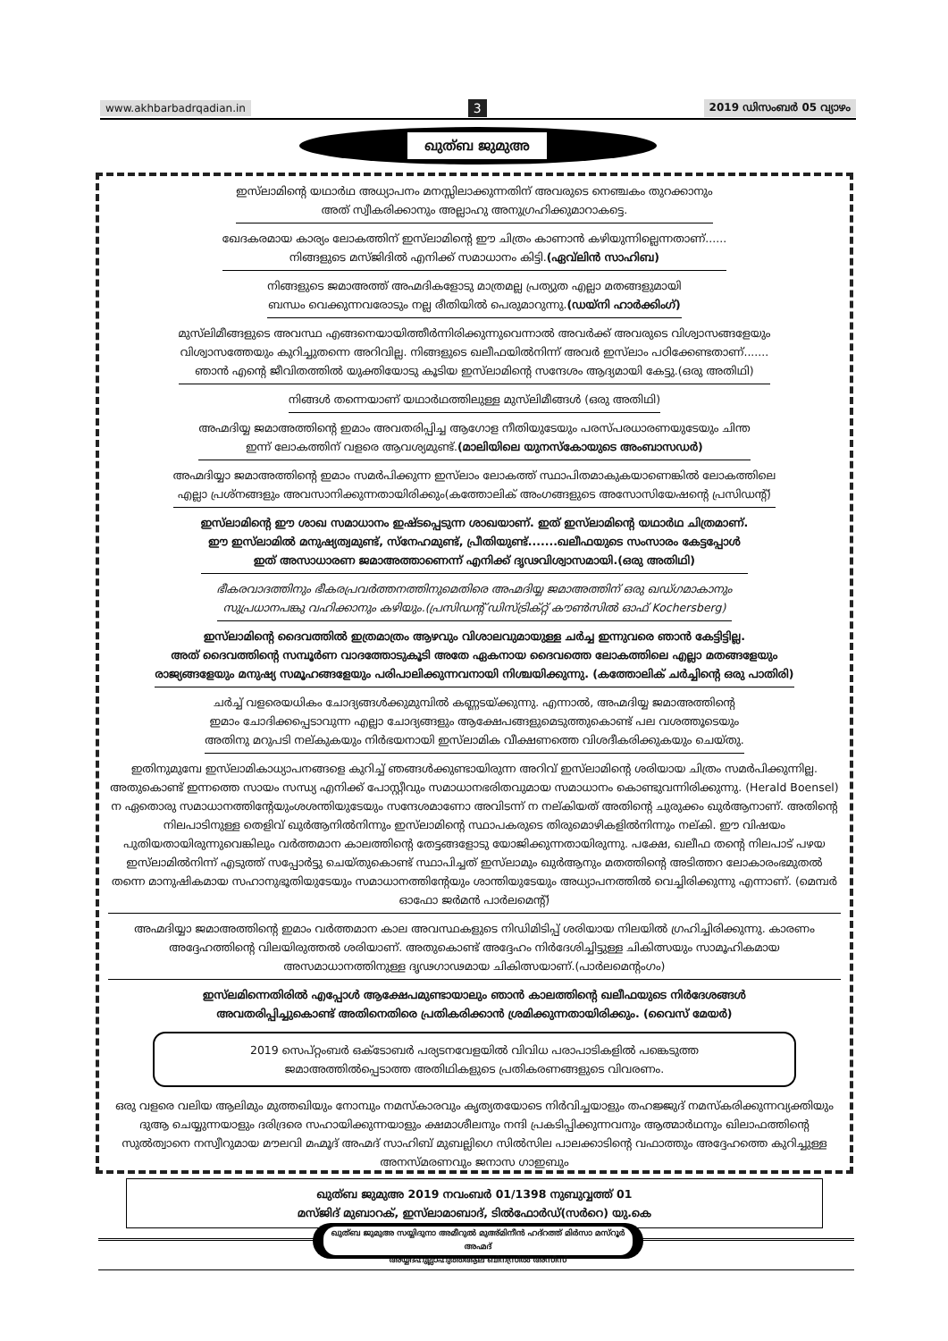www.akhbarbadrqadian.in 3 2019 ഡിസംബർ 05 വ്യാഴം
ഖുത്ബ ജുമുഅ
ഇസ്‌ലാമിന്റെ യഥാർഥ അധ്യാപനം മനസ്സിലാക്കുന്നതിന് അവരുടെ നെഞ്ചകം തുറക്കാനും
അത് സ്വീകരിക്കാനും അല്ലാഹു അനുഗ്രഹിക്കുമാറാകട്ടെ.
ഖേദകരമായ കാര്യം ലോകത്തിന് ഇസ്‌ലാമിന്റെ ഈ ചിത്രം കാണാൻ കഴിയുന്നില്ലെന്നതാണ്......
നിങ്ങളുടെ മസ്ജിദിൽ എനിക്ക് സമാധാനം കിട്ടി.(ഏവ്‌ലിൻ സാഹിബ)
നിങ്ങളുടെ ജമാഅത്ത് അഹ്മദികളോടു മാത്രമല്ല പ്രത്യുത എല്ലാ മതങ്ങളുമായി
ബന്ധം വെക്കുന്നവരോടും നല്ല രീതിയിൽ പെരുമാറുന്നു.(ഡയ്നി ഹാർക്കിംഗ്)
മുസ്‌ലിമീങ്ങളുടെ അവസ്ഥ എങ്ങനെയായിത്തീർന്നിരിക്കുന്നുവെന്നാൽ അവർക്ക് അവരുടെ വിശ്വാസങ്ങളേയും
വിശ്വാസത്തേയും കുറിച്ചുതന്നെ അറിവില്ല. നിങ്ങളുടെ ഖലീഫയിൽനിന്ന് അവർ ഇസ്‌ലാം പഠിക്കേണ്ടതാണ്.......
ഞാൻ എന്റെ ജീവിതത്തിൽ യുക്തിയോടു കൂടിയ ഇസ്‌ലാമിന്റെ സന്ദേശം ആദ്യമായി കേട്ടു.(ഒരു അതിഥി)
നിങ്ങൾ തന്നെയാണ് യഥാർഥത്തിലുള്ള മുസ്‌ലിമീങ്ങൾ (ഒരു അതിഥി)
അഹ്മദിയ്യ ജമാഅത്തിന്റെ ഇമാം അവതരിപ്പിച്ച ആഗോള നീതിയുടേയും പരസ്പരധാരണയുടേയും ചിന്ത
ഇന്ന് ലോകത്തിന് വളരെ ആവശ്യമുണ്ട്.(മാലിയിലെ യുനസ്കോയുടെ അംബാസഡർ)
അഹ്മദിയ്യാ ജമാഅത്തിന്റെ ഇമാം സമർപിക്കുന്ന ഇസ്‌ലാം ലോകത്ത് സ്ഥാപിതമാകുകയാണെങ്കിൽ ലോകത്തിലെ
എല്ലാ പ്രശ്നങ്ങളും അവസാനിക്കുന്നതായിരിക്കും(കത്തോലിക് അംഗങ്ങളുടെ അസോസിയേഷന്റെ പ്രസിഡന്റ്)
ഇസ്‌ലാമിന്റെ ഈ ശാഖ സമാധാനം ഇഷ്ടപ്പെടുന്ന ശാഖയാണ്. ഇത് ഇസ്‌ലാമിന്റെ യഥാർഥ ചിത്രമാണ്.
ഈ ഇസ്‌ലാമിൽ മനുഷ്യത്വമുണ്ട്, സ്നേഹമുണ്ട്, പ്രീതിയുണ്ട്.......ഖലീഫയുടെ സംസാരം കേട്ടപ്പോൾ
ഇത് അസാധാരണ ജമാഅത്താണെന്ന് എനിക്ക് ദൃഢവിശ്വാസമായി.(ഒരു അതിഥി)
ഭീകരവാദത്തിനും ഭീകരപ്രവർത്തനത്തിനുമെതിരെ അഹ്മദിയ്യ ജമാഅത്തിന് ഒരു ഖഡ്ഗമാകാനും
സുപ്രധാനപങ്കു വഹിക്കാനും കഴിയും.(പ്രസിഡന്റ് ഡിസ്ട്രിക്റ്റ് കൗൺസിൽ ഓഫ് Kochersberg)
ഇസ്‌ലാമിന്റെ ദൈവത്തിൽ ഇത്രമാത്രം ആഴവും വിശാലവുമായുള്ള ചർച്ച ഇന്നുവരെ ഞാൻ കേട്ടിട്ടില്ല.
അത് ദൈവത്തിന്റെ സമ്പൂർണ വാദത്തോടുകൂടി അതേ ഏകനായ ദൈവത്തെ ലോകത്തിലെ എല്ലാ മതങ്ങളേയും
രാജ്യങ്ങളേയും മനുഷ്യ സമൂഹങ്ങളേയും പരിപാലിക്കുന്നവനായി നിശ്ചയിക്കുന്നു. (കത്തോലിക് ചർച്ചിന്റെ ഒരു പാതിരി)
ചർച്ച് വളരെയധികം ചോദ്യങ്ങൾക്കുമുമ്പിൽ കണ്ണടയ്ക്കുന്നു. എന്നാൽ, അഹ്മദിയ്യ ജമാഅത്തിന്റെ
ഇമാം ചോദിക്കപ്പെടാവുന്ന എല്ലാ ചോദ്യങ്ങളും ആക്ഷേപങ്ങളുമെടുത്തുകൊണ്ട് പല വശത്തൂടെയും
അതിനു മറുപടി നല്കുകയും നിർഭയനായി ഇസ്‌ലാമിക വീക്ഷണത്തെ വിശദീകരിക്കുകയും ചെയ്തു.
ഇതിനുമുമ്പേ ഇസ്‌ലാമികാധ്യാപനങ്ങളെ കുറിച്ച് ഞങ്ങൾക്കുണ്ടായിരുന്ന അറിവ് ഇസ്‌ലാമിന്റെ ശരിയായ ചിത്രം സമർപിക്കുന്നില്ല. അതുകൊണ്ട് ഇന്നത്തെ സായം സന്ധ്യ എനിക്ക് പോസ്റ്റീവും സമാധാനഭരിതവുമായ സമാധാനം കൊണ്ടുവന്നിരിക്കുന്നു. (Herald Boensel) ന ഏതൊരു സമാധാനത്തിന്റേയുംശശന്തിയുടേയും സന്ദേശമാണോ അവിടന്ന് ന നല്കിയത് അതിന്റെ ചുരുക്കം ഖുർആനാണ്. അതിന്റെ നിലപാടിനുള്ള തെളിവ് ഖുർആനിൽനിന്നും ഇസ്‌ലാമിന്റെ സ്ഥാപകരുടെ തിരുമൊഴികളിൽനിന്നും നല്കി. ഈ വിഷയം പുതിയതായിരുന്നുവെങ്കിലും വർത്തമാന കാലത്തിന്റെ തേട്ടങ്ങളോടു യോജിക്കുന്നതായിരുന്നു. പക്ഷേ, ഖലീഫ തന്റെ നിലപാട് പഴയ ഇസ്‌ലാമിൽനിന്ന് എടുത്ത് സപ്പോർട്ടു ചെയ്തുകൊണ്ട് സ്ഥാപിച്ചത് ഇസ്‌ലാമും ഖുർആനും മതത്തിന്റെ അടിത്തറ ലോകാരംഭമുതൽ തന്നെ മാനുഷികമായ സഹാനുഭൂതിയുടേയും സമാധാനത്തിന്റേയും ശാന്തിയുടേയും അധ്യാപനത്തിൽ വെച്ചിരിക്കുന്നു എന്നാണ്. (മെമ്പർ ഓഫോ ജർമൻ പാർലമെന്റ്)
അഹ്മദിയ്യാ ജമാഅത്തിന്റെ ഇമാം വർത്തമാന കാല അവസ്ഥകളുടെ നിഡിമിടിപ്പ് ശരിയായ നിലയിൽ ഗ്രഹിച്ചിരിക്കുന്നു. കാരണം അദ്ദേഹത്തിന്റെ വിലയിരുത്തൽ ശരിയാണ്. അതുകൊണ്ട് അദ്ദേഹം നിർദേശിച്ചിട്ടുള്ള ചികിത്സയും സാമൂഹികമായ അസമാധാനത്തിനുള്ള ദൃഢഗാഢമായ ചികിത്സയാണ്.(പാർലമെന്റംഗം)
ഇസ്‌ലമിന്നെതിരിൽ എപ്പോൾ ആക്ഷേപമുണ്ടായാലും ഞാൻ കാലത്തിന്റെ ഖലീഫയുടെ നിർദേശങ്ങൾ
അവതരിപ്പിച്ചുകൊണ്ട് അതിനെതിരെ പ്രതികരിക്കാൻ ശ്രമിക്കുന്നതായിരിക്കും. (വൈസ് മേയർ)
2019 സെപ്റ്റംബർ ഒക്ടോബർ പര്യടനവേളയിൽ വിവിധ പരാപാടികളിൽ പങ്കെടുത്ത
ജമാഅത്തിൽപ്പെടാത്ത അതിഥികളുടെ പ്രതികരണങ്ങളുടെ വിവരണം.
ഒരു വളരെ വലിയ ആലിമും മുത്തഖിയും നോമ്പും നമസ്കാരവും കൃത്യതയോടെ നിർവിച്ചയാളും തഹജ്ജുദ് നമസ്കരിക്കുന്നവ്യക്തിയും ദുആ ചെയ്യുന്നയാളും ദരിദ്രരെ സഹായിക്കുന്നയാളും ക്ഷമാശീലനും നന്ദി പ്രകടിപ്പിക്കുന്നവനും ആത്മാർഥനും ഖിലാഫത്തിന്റെ സുൽത്വാനെ നസ്വീറുമായ മൗലവി മഹ്മൂദ് അഹ്മദ് സാഹിബ് മുബല്ലിഗെ സിൽസില പാലക്കാടിന്റെ വഫാത്തും അദ്ദേഹത്തെ കുറിച്ചുള്ള അനസ്മരണവും ജനാസ ഗാഇബും
ഖുത്ബ ജുമുഅ 2019 നവംബർ 01/1398 നുബുവ്വത്ത് 01
മസ്ജിദ് മുബാറക്, ഇസ്‌ലാമാബാദ്, ടിൽഫോർഡ്(സർറെ) യു.കെ
ഖുത്ബ ജുമുഅ സയ്യിദുനാ അമീറുൽ മുഅ്മിനീൻ ഹദ്റത്ത് മിർസാ മസ്റൂർ അഹ്മദ്
അയ്യദഹുല്ലാഹുത്തആല ബിനസ്രിൽ അസീസ്